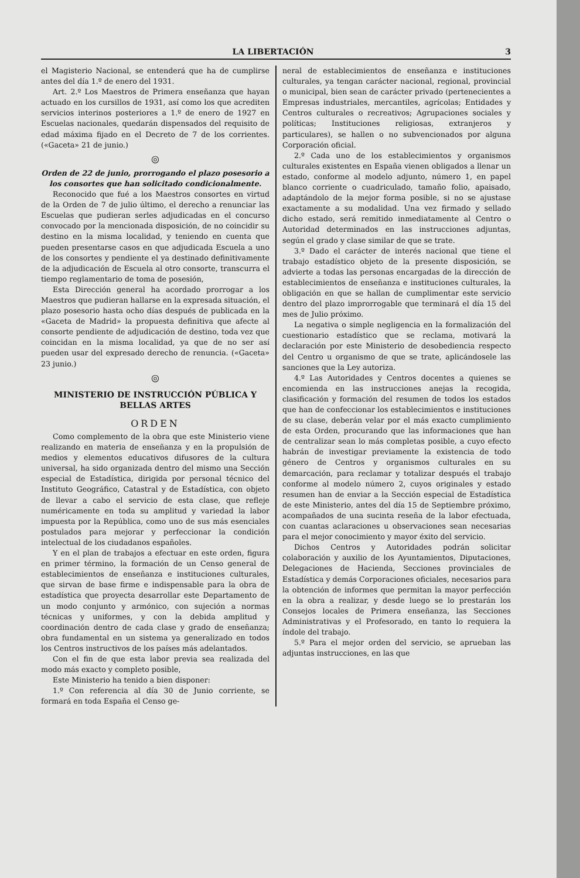LA LIBERTACIÓN 3
el Magisterio Nacional, se entenderá que ha de cumplirse antes del día 1.º de enero del 1931.
Art. 2.º Los Maestros de Primera enseñanza que hayan actuado en los cursillos de 1931, así como los que acrediten servicios interinos posteriores a 1.º de enero de 1927 en Escuelas nacionales, quedarán dispensados del requisito de edad máxima fijado en el Decreto de 7 de los corrientes. («Gaceta» 21 de junio.)
◎
Orden de 22 de junio, prorrogando el plazo posesorio a los consortes que han solicitado condicionalmente.
Reconocido que fué a los Maestros consortes en virtud de la Orden de 7 de julio último, el derecho a renunciar las Escuelas que pudieran serles adjudicadas en el concurso convocado por la mencionada disposición, de no coincidir su destino en la misma localidad, y teniendo en cuenta que pueden presentarse casos en que adjudicada Escuela a uno de los consortes y pendiente el ya destinado definitivamente de la adjudicación de Escuela al otro consorte, transcurra el tiempo reglamentario de toma de posesión,
Esta Dirección general ha acordado prorrogar a los Maestros que pudieran hallarse en la expresada situación, el plazo posesorio hasta ocho días después de publicada en la «Gaceta de Madrid» la propuesta definitiva que afecte al consorte pendiente de adjudicación de destino, toda vez que coincidan en la misma localidad, ya que de no ser así pueden usar del expresado derecho de renuncia. («Gaceta» 23 junio.)
◎
MINISTERIO DE INSTRUCCIÓN PÚBLICA Y BELLAS ARTES
ORDEN
Como complemento de la obra que este Ministerio viene realizando en materia de enseñanza y en la propulsión de medios y elementos educativos difusores de la cultura universal, ha sido organizada dentro del mismo una Sección especial de Estadística, dirigida por personal técnico del Instituto Geográfico, Catastral y de Estadística, con objeto de llevar a cabo el servicio de esta clase, que refleje numéricamente en toda su amplitud y variedad la labor impuesta por la República, como uno de sus más esenciales postulados para mejorar y perfeccionar la condición intelectual de los ciudadanos españoles.
Y en el plan de trabajos a efectuar en este orden, figura en primer término, la formación de un Censo general de establecimientos de enseñanza e instituciones culturales, que sirvan de base firme e indispensable para la obra de estadística que proyecta desarrollar este Departamento de un modo conjunto y armónico, con sujeción a normas técnicas y uniformes, y con la debida amplitud y coordinación dentro de cada clase y grado de enseñanza; obra fundamental en un sistema ya generalizado en todos los Centros instructivos de los países más adelantados.
Con el fin de que esta labor previa sea realizada del modo más exacto y completo posible,
Este Ministerio ha tenido a bien disponer:
1.º Con referencia al día 30 de Junio corriente, se formará en toda España el Censo ge-
neral de establecimientos de enseñanza e instituciones culturales, ya tengan carácter nacional, regional, provincial o municipal, bien sean de carácter privado (pertenecientes a Empresas industriales, mercantiles, agrícolas; Entidades y Centros culturales o recreativos; Agrupaciones sociales y políticas; Instituciones religiosas, extranjeros y particulares), se hallen o no subvencionados por alguna Corporación oficial.
2.º Cada uno de los establecimientos y organismos culturales existentes en España vienen obligados a llenar un estado, conforme al modelo adjunto, número 1, en papel blanco corriente o cuadriculado, tamaño folio, apaisado, adaptándolo de la mejor forma posible, si no se ajustase exactamente a su modalidad. Una vez firmado y sellado dicho estado, será remitido inmediatamente al Centro o Autoridad determinados en las instrucciones adjuntas, según el grado y clase similar de que se trate.
3.º Dado el carácter de interés nacional que tiene el trabajo estadístico objeto de la presente disposición, se advierte a todas las personas encargadas de la dirección de establecimientos de enseñanza e instituciones culturales, la obligación en que se hallan de cumplimentar este servicio dentro del plazo improrrogable que terminará el día 15 del mes de Julio próximo.
La negativa o simple negligencia en la formalización del cuestionario estadístico que se reclama, motivará la declaración por este Ministerio de desobediencia respecto del Centro u organismo de que se trate, aplicándosele las sanciones que la Ley autoriza.
4.º Las Autoridades y Centros docentes a quienes se encomienda en las instrucciones anejas la recogida, clasificación y formación del resumen de todos los estados que han de confeccionar los establecimientos e instituciones de su clase, deberán velar por el más exacto cumplimiento de esta Orden, procurando que las informaciones que han de centralizar sean lo más completas posible, a cuyo efecto habrán de investigar previamente la existencia de todo género de Centros y organismos culturales en su demarcación, para reclamar y totalizar después el trabajo conforme al modelo número 2, cuyos originales y estado resumen han de enviar a la Sección especial de Estadística de este Ministerio, antes del día 15 de Septiembre próximo, acompañados de una sucinta reseña de la labor efectuada, con cuantas aclaraciones u observaciones sean necesarias para el mejor conocimiento y mayor éxito del servicio.
Dichos Centros y Autoridades podrán solicitar colaboración y auxilio de los Ayuntamientos, Diputaciones, Delegaciones de Hacienda, Secciones provinciales de Estadística y demás Corporaciones oficiales, necesarios para la obtención de informes que permitan la mayor perfección en la obra a realizar, y desde luego se lo prestarán los Consejos locales de Primera enseñanza, las Secciones Administrativas y el Profesorado, en tanto lo requiera la índole del trabajo.
5.º Para el mejor orden del servicio, se aprueban las adjuntas instrucciones, en las que